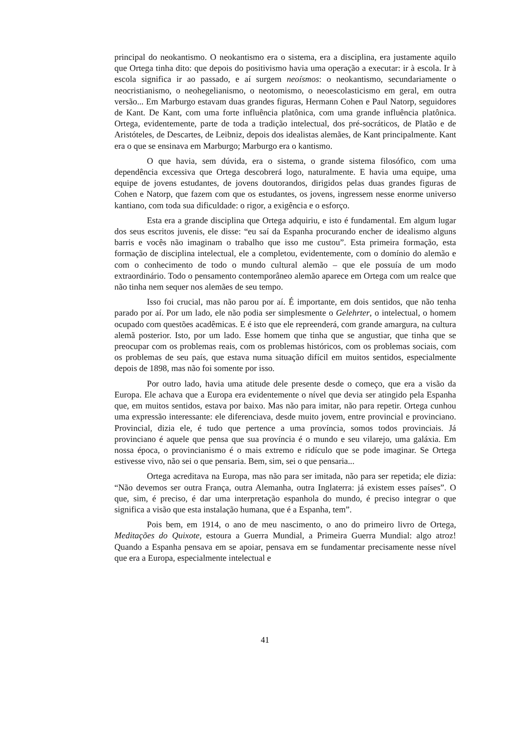principal do neokantismo. O neokantismo era o sistema, era a disciplina, era justamente aquilo que Ortega tinha dito: que depois do positivismo havia uma operação a executar: ir à escola. Ir à escola significa ir ao passado, e aí surgem neoísmos: o neokantismo, secundariamente o neocristianismo, o neohegelianismo, o neotomismo, o neoescolasticismo em geral, em outra versão... Em Marburgo estavam duas grandes figuras, Hermann Cohen e Paul Natorp, seguidores de Kant. De Kant, com uma forte influência platônica, com uma grande influência platônica. Ortega, evidentemente, parte de toda a tradição intelectual, dos pré-socráticos, de Platão e de Aristóteles, de Descartes, de Leibniz, depois dos idealistas alemães, de Kant principalmente. Kant era o que se ensinava em Marburgo; Marburgo era o kantismo.
O que havia, sem dúvida, era o sistema, o grande sistema filosófico, com uma dependência excessiva que Ortega descobrerá logo, naturalmente. E havia uma equipe, uma equipe de jovens estudantes, de jovens doutorandos, dirigidos pelas duas grandes figuras de Cohen e Natorp, que fazem com que os estudantes, os jovens, ingressem nesse enorme universo kantiano, com toda sua dificuldade: o rigor, a exigência e o esforço.
Esta era a grande disciplina que Ortega adquiriu, e isto é fundamental. Em algum lugar dos seus escritos juvenis, ele disse: “eu saí da Espanha procurando encher de idealismo alguns barris e vocês não imaginam o trabalho que isso me custou”. Esta primeira formação, esta formação de disciplina intelectual, ele a completou, evidentemente, com o domínio do alemão e com o conhecimento de todo o mundo cultural alemão – que ele possuía de um modo extraordinário. Todo o pensamento contemporâneo alemão aparece em Ortega com um realce que não tinha nem sequer nos alemães de seu tempo.
Isso foi crucial, mas não parou por aí. É importante, em dois sentidos, que não tenha parado por aí. Por um lado, ele não podia ser simplesmente o Gelehrter, o intelectual, o homem ocupado com questões acadêmicas. E é isto que ele repreenderá, com grande amargura, na cultura alemã posterior. Isto, por um lado. Esse homem que tinha que se angustiar, que tinha que se preocupar com os problemas reais, com os problemas históricos, com os problemas sociais, com os problemas de seu país, que estava numa situação difícil em muitos sentidos, especialmente depois de 1898, mas não foi somente por isso.
Por outro lado, havia uma atitude dele presente desde o começo, que era a visão da Europa. Ele achava que a Europa era evidentemente o nível que devia ser atingido pela Espanha que, em muitos sentidos, estava por baixo. Mas não para imitar, não para repetir. Ortega cunhou uma expressão interessante: ele diferenciava, desde muito jovem, entre provincial e provinciano. Provincial, dizia ele, é tudo que pertence a uma província, somos todos provinciais. Já provinciano é aquele que pensa que sua província é o mundo e seu vilarejo, uma galáxia. Em nossa época, o provincianismo é o mais extremo e ridículo que se pode imaginar. Se Ortega estivesse vivo, não sei o que pensaria. Bem, sim, sei o que pensaria...
Ortega acreditava na Europa, mas não para ser imitada, não para ser repetida; ele dizia: “Não devemos ser outra França, outra Alemanha, outra Inglaterra: já existem esses países”. O que, sim, é preciso, é dar uma interpretação espanhola do mundo, é preciso integrar o que significa a visão que esta instalação humana, que é a Espanha, tem”.
Pois bem, em 1914, o ano de meu nascimento, o ano do primeiro livro de Ortega, Meditações do Quixote, estoura a Guerra Mundial, a Primeira Guerra Mundial: algo atroz! Quando a Espanha pensava em se apoiar, pensava em se fundamentar precisamente nesse nível que era a Europa, especialmente intelectual e
41